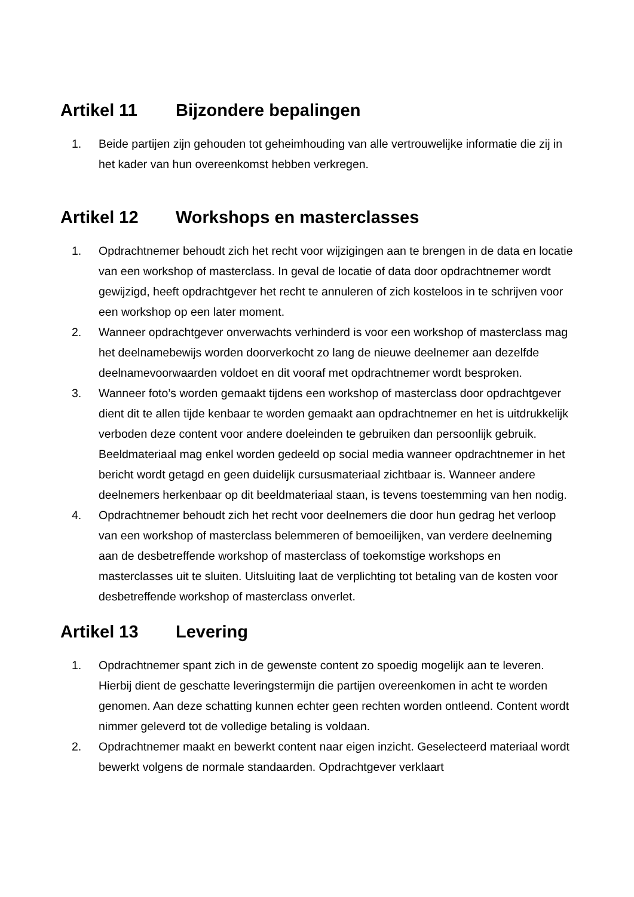Artikel 11 Bijzondere bepalingen
1. Beide partijen zijn gehouden tot geheimhouding van alle vertrouwelijke informatie die zij in het kader van hun overeenkomst hebben verkregen.
Artikel 12 Workshops en masterclasses
1. Opdrachtnemer behoudt zich het recht voor wijzigingen aan te brengen in de data en locatie van een workshop of masterclass. In geval de locatie of data door opdrachtnemer wordt gewijzigd, heeft opdrachtgever het recht te annuleren of zich kosteloos in te schrijven voor een workshop op een later moment.
2. Wanneer opdrachtgever onverwachts verhinderd is voor een workshop of masterclass mag het deelnamebewijs worden doorverkocht zo lang de nieuwe deelnemer aan dezelfde deelnamevoorwaarden voldoet en dit vooraf met opdrachtnemer wordt besproken.
3. Wanneer foto’s worden gemaakt tijdens een workshop of masterclass door opdrachtgever dient dit te allen tijde kenbaar te worden gemaakt aan opdrachtnemer en het is uitdrukkelijk verboden deze content voor andere doeleinden te gebruiken dan persoonlijk gebruik. Beeldmateriaal mag enkel worden gedeeld op social media wanneer opdrachtnemer in het bericht wordt getagd en geen duidelijk cursusmateriaal zichtbaar is. Wanneer andere deelnemers herkenbaar op dit beeldmateriaal staan, is tevens toestemming van hen nodig.
4. Opdrachtnemer behoudt zich het recht voor deelnemers die door hun gedrag het verloop van een workshop of masterclass belemmeren of bemoeilijken, van verdere deelneming aan de desbetreffende workshop of masterclass of toekomstige workshops en masterclasses uit te sluiten. Uitsluiting laat de verplichting tot betaling van de kosten voor desbetreffende workshop of masterclass onverlet.
Artikel 13 Levering
1. Opdrachtnemer spant zich in de gewenste content zo spoedig mogelijk aan te leveren. Hierbij dient de geschatte leveringstermijn die partijen overeenkomen in acht te worden genomen. Aan deze schatting kunnen echter geen rechten worden ontleend. Content wordt nimmer geleverd tot de volledige betaling is voldaan.
2. Opdrachtnemer maakt en bewerkt content naar eigen inzicht. Geselecteerd materiaal wordt bewerkt volgens de normale standaarden. Opdrachtgever verklaart